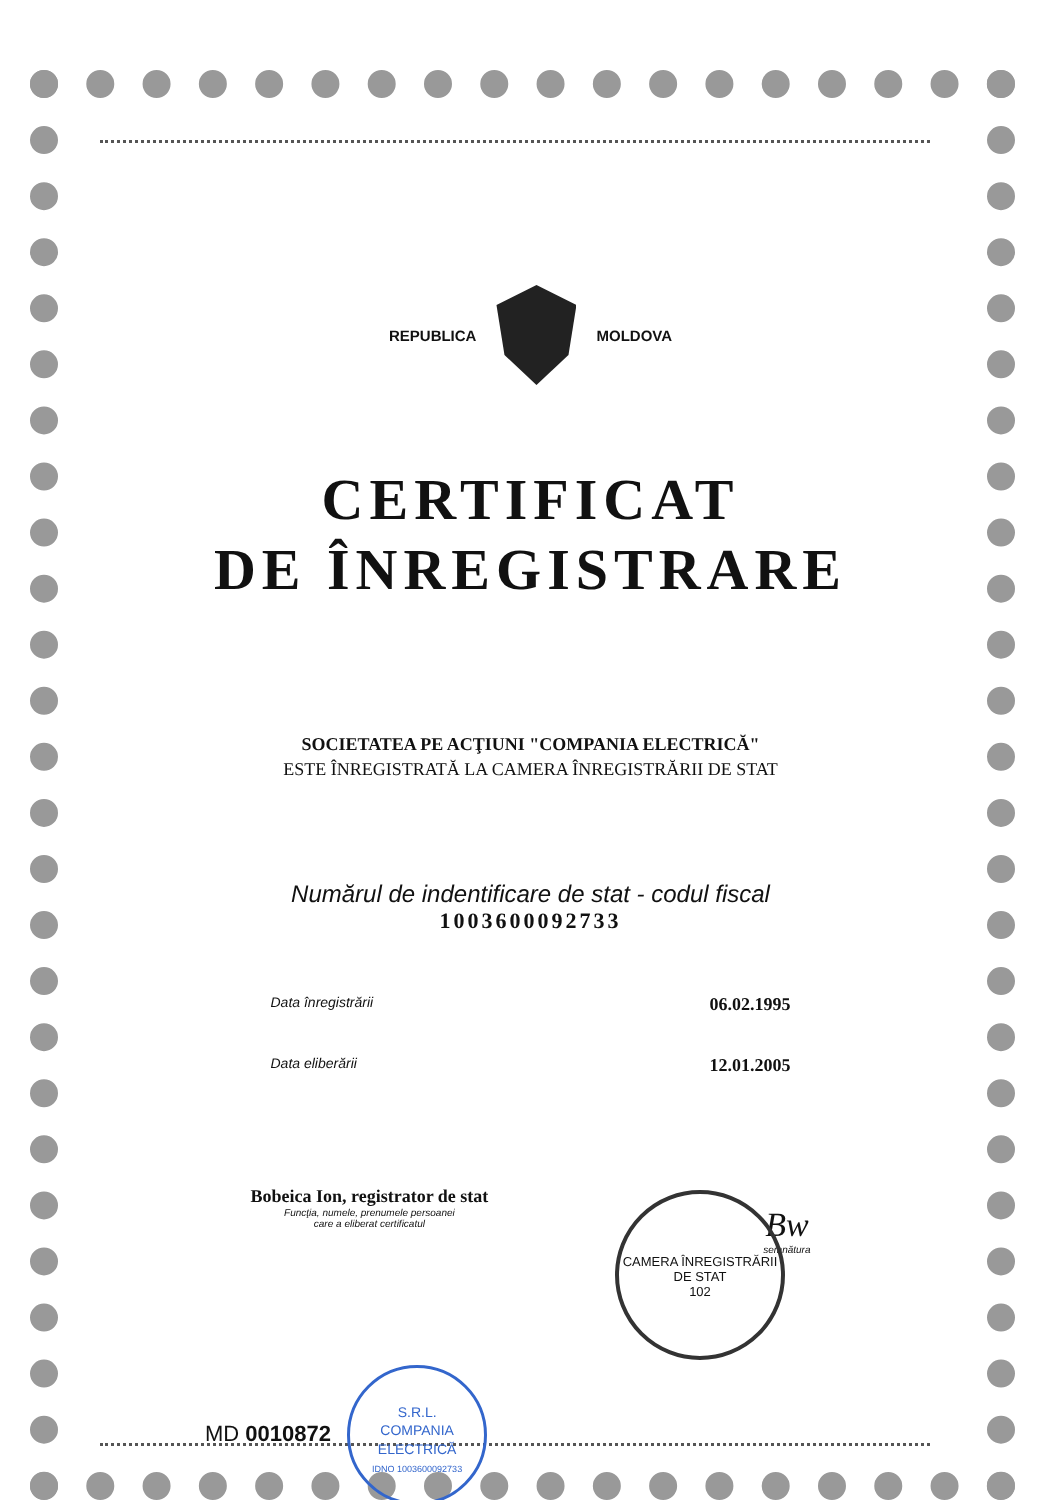REPUBLICA MOLDOVA
CERTIFICAT
DE ÎNREGISTRARE
SOCIETATEA PE ACŢIUNI "COMPANIA ELECTRICĂ"
ESTE ÎNREGISTRATĂ LA CAMERA ÎNREGISTRĂRII DE STAT
Numărul de indentificare de stat - codul fiscal
1003600092733
Data înregistrării 06.02.1995
Data eliberării 12.01.2005
Bobeica Ion, registrator de stat
Funcţia, numele, prenumele persoanei
care a eliberat certificatul
Bw
semnătura
MD 0010872 S.R.L.
COMPANIA
ELECTRICĂ
IDNO 1003600092733
CAMERA ÎNREGISTRĂRII DE STAT
102